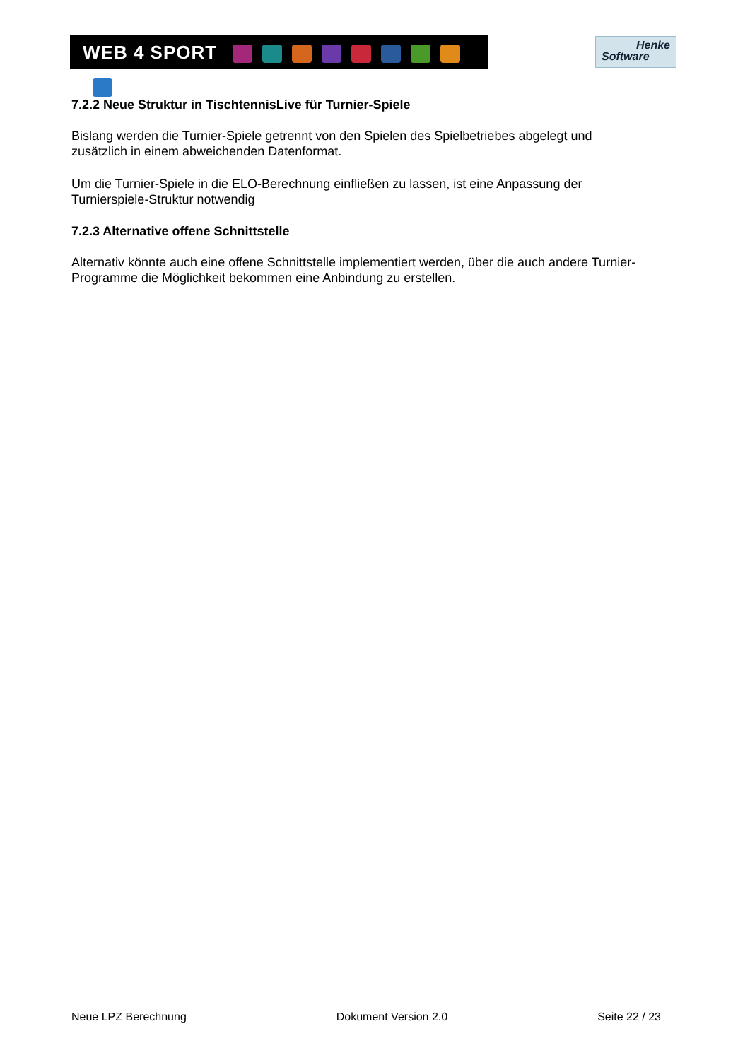WEB 4 SPORT
Henke
Software
7.2.2 Neue Struktur in TischtennisLive für Turnier-Spiele
Bislang werden die Turnier-Spiele getrennt von den Spielen des Spielbetriebes abgelegt und zusätzlich in einem abweichenden Datenformat.
Um die Turnier-Spiele in die ELO-Berechnung einfließen zu lassen, ist eine Anpassung der Turnierspiele-Struktur notwendig
7.2.3 Alternative offene Schnittstelle
Alternativ könnte auch eine offene Schnittstelle implementiert werden, über die auch andere Turnier-Programme die Möglichkeit bekommen eine Anbindung zu erstellen.
Neue LPZ Berechnung Dokument Version 2.0 Seite 22 / 23